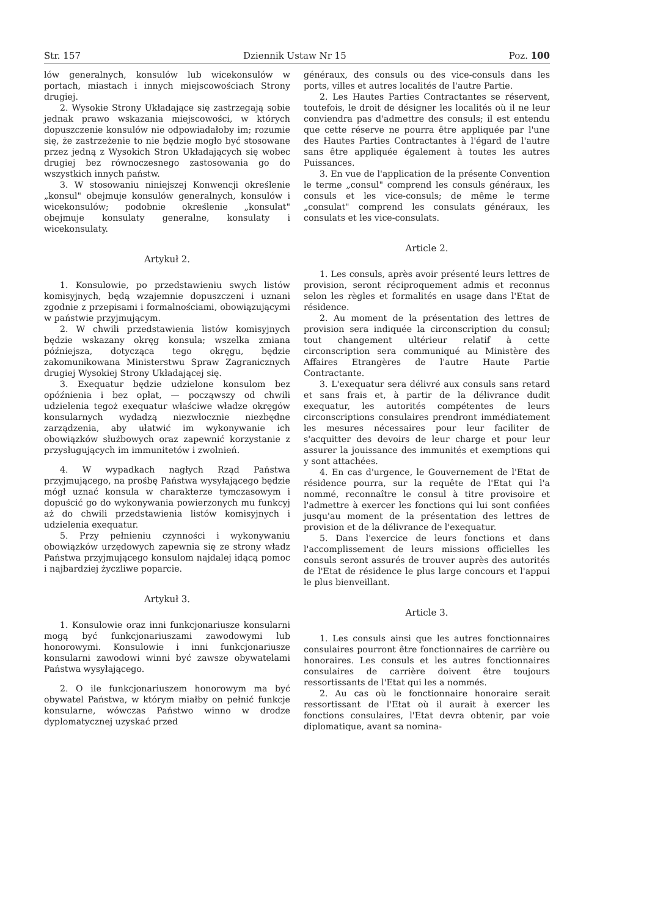Str. 157 Dziennik Ustaw Nr 15 Poz. 100
lów generalnych, konsulów lub wicekonsulów w portach, miastach i innych miejscowościach Strony drugiej.
2. Wysokie Strony Układające się zastrzegają sobie jednak prawo wskazania miejscowości, w których dopuszczenie konsulów nie odpowiadałoby im; rozumie się, że zastrzeżenie to nie będzie mogło być stosowane przez jedną z Wysokich Stron Układających się wobec drugiej bez równoczesnego zastosowania go do wszystkich innych państw.
3. W stosowaniu niniejszej Konwencji określenie „konsul" obejmuje konsulów generalnych, konsulów i wicekonsulów; podobnie określenie „konsulat" obejmuje konsulaty generalne, konsulaty i wicekonsulaty.
Artykuł 2.
1. Konsulowie, po przedstawieniu swych listów komisyjnych, będą wzajemnie dopuszczeni i uznani zgodnie z przepisami i formalnościami, obowiązującymi w państwie przyjmującym.
2. W chwili przedstawienia listów komisyjnych będzie wskazany okręg konsula; wszelka zmiana późniejsza, dotycząca tego okręgu, będzie zakomunikowana Ministerstwu Spraw Zagranicznych drugiej Wysokiej Strony Układającej się.
3. Exequatur będzie udzielone konsulom bez opóźnienia i bez opłat, — począwszy od chwili udzielenia tegoż exequatur właściwe władze okręgów konsularnych wydadzą niezwłocznie niezbędne zarządzenia, aby ułatwić im wykonywanie ich obowiązków służbowych oraz zapewnić korzystanie z przysługujących im immunitetów i zwolnień.
4. W wypadkach nagłych Rząd Państwa przyjmującego, na prośbę Państwa wysyłającego będzie mógł uznać konsula w charakterze tymczasowym i dopuścić go do wykonywania powierzonych mu funkcyj aż do chwili przedstawienia listów komisyjnych i udzielenia exequatur.
5. Przy pełnieniu czynności i wykonywaniu obowiązków urzędowych zapewnia się ze strony władz Państwa przyjmującego konsulom najdalej idącą pomoc i najbardziej życzliwe poparcie.
Artykuł 3.
1. Konsulowie oraz inni funkcjonariusze konsularni mogą być funkcjonariuszami zawodowymi lub honorowymi. Konsulowie i inni funkcjonariusze konsularni zawodowi winni być zawsze obywatelami Państwa wysyłającego.
2. O ile funkcjonariuszem honorowym ma być obywatel Państwa, w którym miałby on pełnić funkcje konsularne, wówczas Państwo winno w drodze dyplomatycznej uzyskać przed
généraux, des consuls ou des vice-consuls dans les ports, villes et autres localités de l'autre Partie.
2. Les Hautes Parties Contractantes se réservent, toutefois, le droit de désigner les localités où il ne leur conviendra pas d'admettre des consuls; il est entendu que cette réserve ne pourra être appliquée par l'une des Hautes Parties Contractantes à l'égard de l'autre sans être appliquée également à toutes les autres Puissances.
3. En vue de l'application de la présente Convention le terme „consul" comprend les consuls généraux, les consuls et les vice-consuls; de même le terme „consulat" comprend les consulats généraux, les consulats et les vice-consulats.
Article 2.
1. Les consuls, après avoir présenté leurs lettres de provision, seront réciproquement admis et reconnus selon les règles et formalités en usage dans l'Etat de résidence.
2. Au moment de la présentation des lettres de provision sera indiquée la circonscription du consul; tout changement ultérieur relatif à cette circonscription sera communiqué au Ministère des Affaires Etrangères de l'autre Haute Partie Contractante.
3. L'exequatur sera délivré aux consuls sans retard et sans frais et, à partir de la délivrance dudit exequatur, les autorités compétentes de leurs circonscriptions consulaires prendront immédiatement les mesures nécessaires pour leur faciliter de s'acquitter des devoirs de leur charge et pour leur assurer la jouissance des immunités et exemptions qui y sont attachées.
4. En cas d'urgence, le Gouvernement de l'Etat de résidence pourra, sur la requête de l'Etat qui l'a nommé, reconnaître le consul à titre provisoire et l'admettre à exercer les fonctions qui lui sont confiées jusqu'au moment de la présentation des lettres de provision et de la délivrance de l'exequatur.
5. Dans l'exercice de leurs fonctions et dans l'accomplissement de leurs missions officielles les consuls seront assurés de trouver auprès des autorités de l'Etat de résidence le plus large concours et l'appui le plus bienveillant.
Article 3.
1. Les consuls ainsi que les autres fonctionnaires consulaires pourront être fonctionnaires de carrière ou honoraires. Les consuls et les autres fonctionnaires consulaires de carrière doivent être toujours ressortissants de l'Etat qui les a nommés.
2. Au cas où le fonctionnaire honoraire serait ressortissant de l'Etat où il aurait à exercer les fonctions consulaires, l'Etat devra obtenir, par voie diplomatique, avant sa nomina-